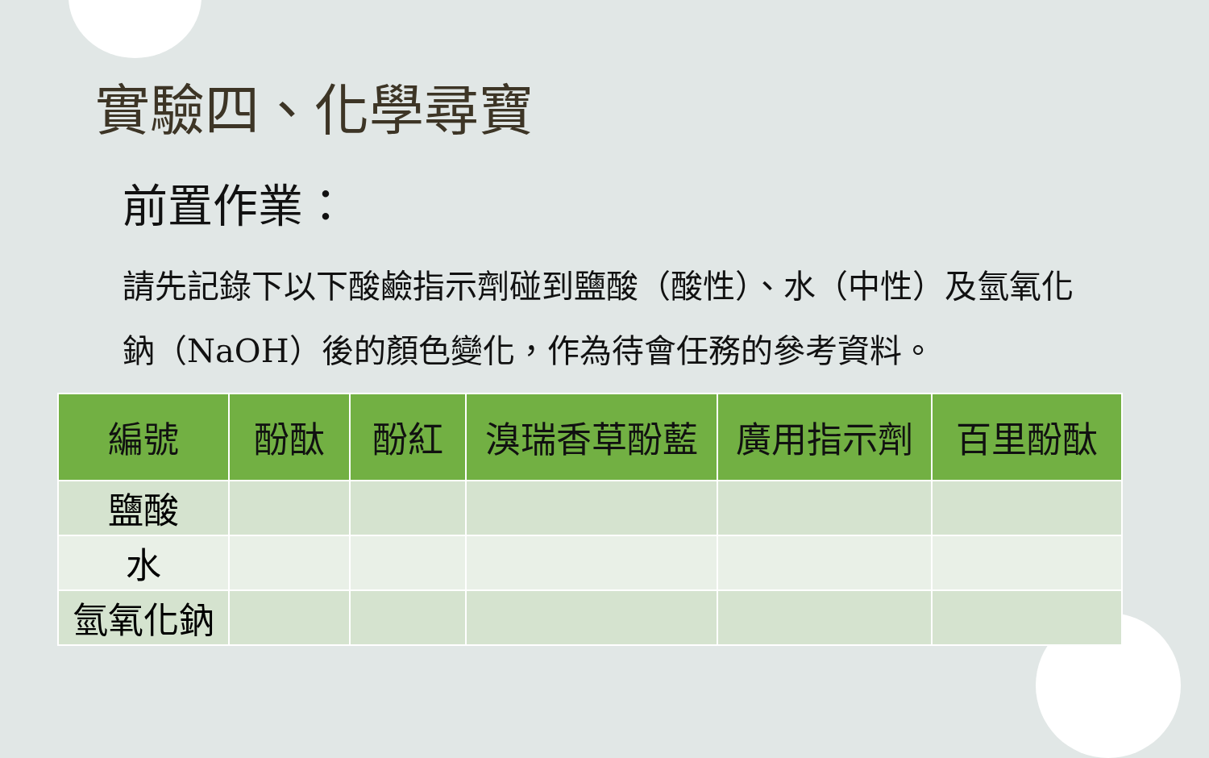實驗四、化學尋寶
前置作業：
請先記錄下以下酸鹼指示劑碰到鹽酸（酸性）、水（中性）及氫氧化鈉（NaOH）後的顏色變化，作為待會任務的參考資料。
| 編號 | 酚酞 | 酚紅 | 溴瑞香草酚藍 | 廣用指示劑 | 百里酚酞 |
| --- | --- | --- | --- | --- | --- |
| 鹽酸 | | | | | |
| 水 | | | | | |
| 氫氧化鈉 | | | | | |